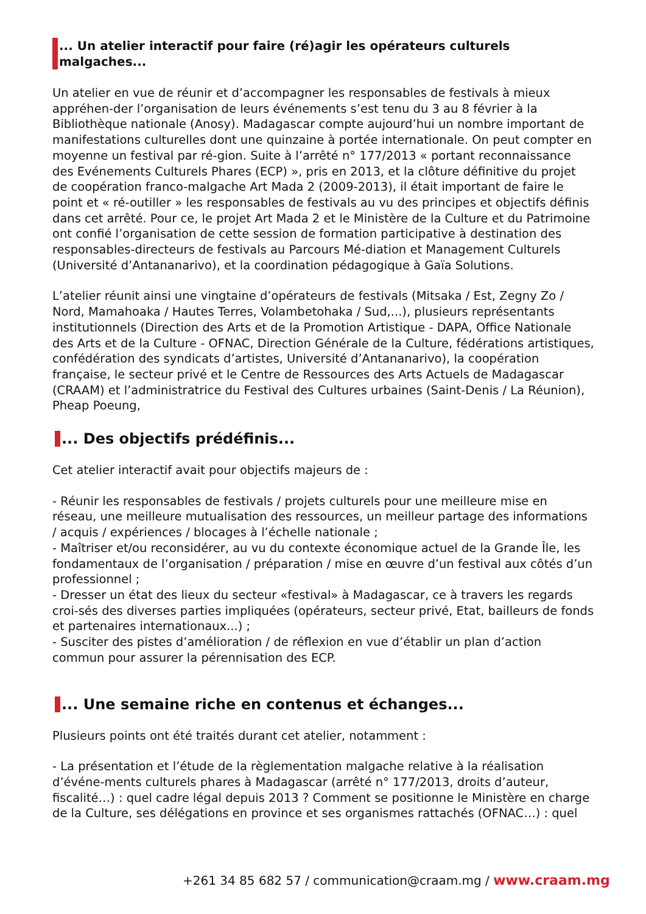... Un atelier interactif pour faire (ré)agir les opérateurs culturels malgaches...
Un atelier en vue de réunir et d’accompagner les responsables de festivals à mieux appréhen-der l’organisation de leurs événements s’est tenu du 3 au 8 février à la Bibliothèque nationale (Anosy). Madagascar compte aujourd’hui un nombre important de manifestations culturelles dont une quinzaine à portée internationale. On peut compter en moyenne un festival par ré-gion. Suite à l’arrêté n° 177/2013 « portant reconnaissance des Evénements Culturels Phares (ECP) », pris en 2013, et la clôture définitive du projet de coopération franco-malgache Art Mada 2 (2009-2013), il était important de faire le point et « ré-outiller » les responsables de festivals au vu des principes et objectifs définis dans cet arrêté. Pour ce, le projet Art Mada 2 et le Ministère de la Culture et du Patrimoine ont confié l’organisation de cette session de formation participative à destination des responsables-directeurs de festivals au Parcours Mé-diation et Management Culturels (Université d’Antananarivo), et la coordination pédagogique à Gaïa Solutions.
L’atelier réunit ainsi une vingtaine d’opérateurs de festivals (Mitsaka / Est, Zegny Zo / Nord, Mamahoaka / Hautes Terres, Volambetohaka / Sud,...), plusieurs représentants institutionnels (Direction des Arts et de la Promotion Artistique - DAPA, Office Nationale des Arts et de la Culture - OFNAC, Direction Générale de la Culture, fédérations artistiques, confédération des syndicats d’artistes, Université d’Antananarivo), la coopération française, le secteur privé et le Centre de Ressources des Arts Actuels de Madagascar (CRAAM) et l’administratrice du Festival des Cultures urbaines (Saint-Denis / La Réunion), Pheap Poeung,
... Des objectifs prédéfinis...
Cet atelier interactif avait pour objectifs majeurs de :
- Réunir les responsables de festivals / projets culturels pour une meilleure mise en réseau, une meilleure mutualisation des ressources, un meilleur partage des informations / acquis / expériences / blocages à l’échelle nationale ;
- Maîtriser et/ou reconsidérer, au vu du contexte économique actuel de la Grande Île, les fondamentaux de l’organisation / préparation / mise en œuvre d’un festival aux côtés d’un professionnel ;
- Dresser un état des lieux du secteur «festival» à Madagascar, ce à travers les regards croi-sés des diverses parties impliquées (opérateurs, secteur privé, Etat, bailleurs de fonds et partenaires internationaux...) ;
- Susciter des pistes d’amélioration / de réflexion en vue d’établir un plan d’action commun pour assurer la pérennisation des ECP.
... Une semaine riche en contenus et échanges...
Plusieurs points ont été traités durant cet atelier, notamment :
- La présentation et l’étude de la règlementation malgache relative à la réalisation d’événe-ments culturels phares à Madagascar (arrêté n° 177/2013, droits d’auteur, fiscalité…) : quel cadre légal depuis 2013 ? Comment se positionne le Ministère en charge de la Culture, ses délégations en province et ses organismes rattachés (OFNAC…) : quel
+261 34 85 682 57 / communication@craam.mg / www.craam.mg